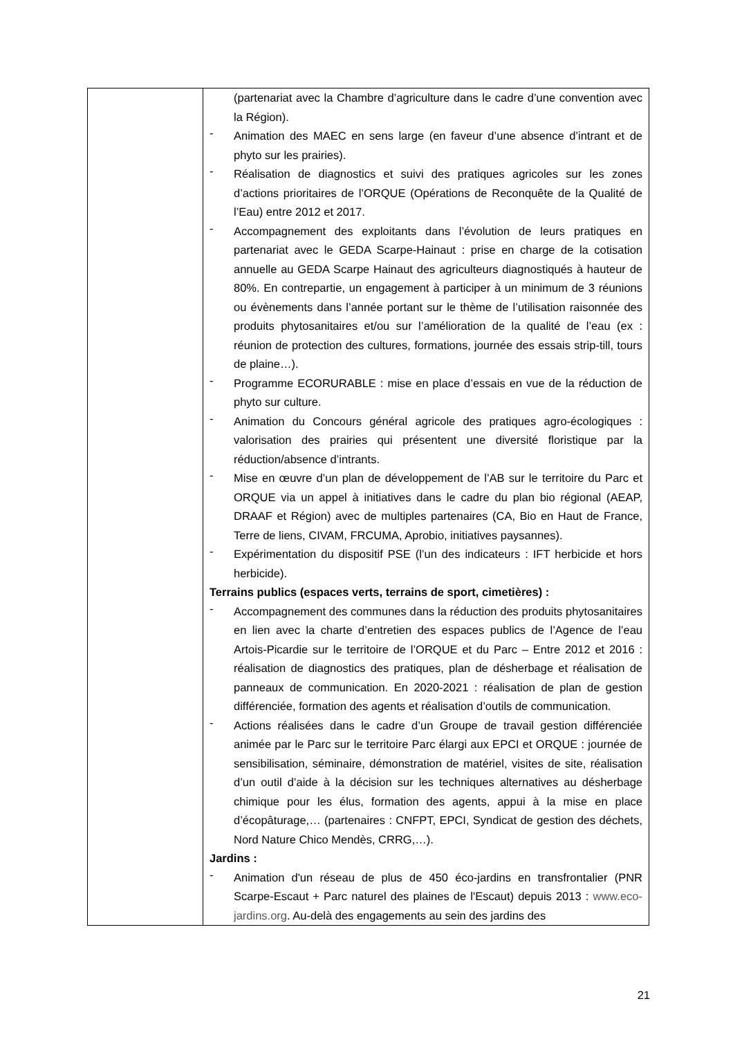| | (partenariat avec la Chambre d’agriculture dans le cadre d’une convention avec la Région). - Animation des MAEC en sens large (en faveur d’une absence d’intrant et de phyto sur les prairies). - Réalisation de diagnostics et suivi des pratiques agricoles sur les zones d’actions prioritaires de l’ORQUE (Opérations de Reconquête de la Qualité de l’Eau) entre 2012 et 2017. - Accompagnement des exploitants dans l’évolution de leurs pratiques en partenariat avec le GEDA Scarpe-Hainaut : prise en charge de la cotisation annuelle au GEDA Scarpe Hainaut des agriculteurs diagnostiqués à hauteur de 80%. En contrepartie, un engagement à participer à un minimum de 3 réunions ou évènements dans l’année portant sur le thème de l’utilisation raisonnée des produits phytosanitaires et/ou sur l’amélioration de la qualité de l’eau (ex : réunion de protection des cultures, formations, journée des essais strip-till, tours de plaine…). - Programme ECORURABLE : mise en place d’essais en vue de la réduction de phyto sur culture. - Animation du Concours général agricole des pratiques agro-écologiques : valorisation des prairies qui présentent une diversité floristique par la réduction/absence d’intrants. - Mise en œuvre d’un plan de développement de l’AB sur le territoire du Parc et ORQUE via un appel à initiatives dans le cadre du plan bio régional (AEAP, DRAAF et Région) avec de multiples partenaires (CA, Bio en Haut de France, Terre de liens, CIVAM, FRCUMA, Aprobio, initiatives paysannes). - Expérimentation du dispositif PSE (l’un des indicateurs : IFT herbicide et hors herbicide). Terrains publics (espaces verts, terrains de sport, cimetières) : - Accompagnement des communes dans la réduction des produits phytosanitaires en lien avec la charte d’entretien des espaces publics de l’Agence de l’eau Artois-Picardie sur le territoire de l’ORQUE et du Parc – Entre 2012 et 2016 : réalisation de diagnostics des pratiques, plan de désherbage et réalisation de panneaux de communication. En 2020-2021 : réalisation de plan de gestion différenciée, formation des agents et réalisation d’outils de communication. - Actions réalisées dans le cadre d’un Groupe de travail gestion différenciée animée par le Parc sur le territoire Parc élargi aux EPCI et ORQUE : journée de sensibilisation, séminaire, démonstration de matériel, visites de site, réalisation d’un outil d’aide à la décision sur les techniques alternatives au désherbage chimique pour les élus, formation des agents, appui à la mise en place d’écopâturage,… (partenaires : CNFPT, EPCI, Syndicat de gestion des déchets, Nord Nature Chico Mendès, CRRG,…). Jardins : - Animation d'un réseau de plus de 450 éco-jardins en transfrontalier (PNR Scarpe-Escaut + Parc naturel des plaines de l'Escaut) depuis 2013 : www.eco-jardins.org . Au-delà des engagements au sein des jardins des |
21